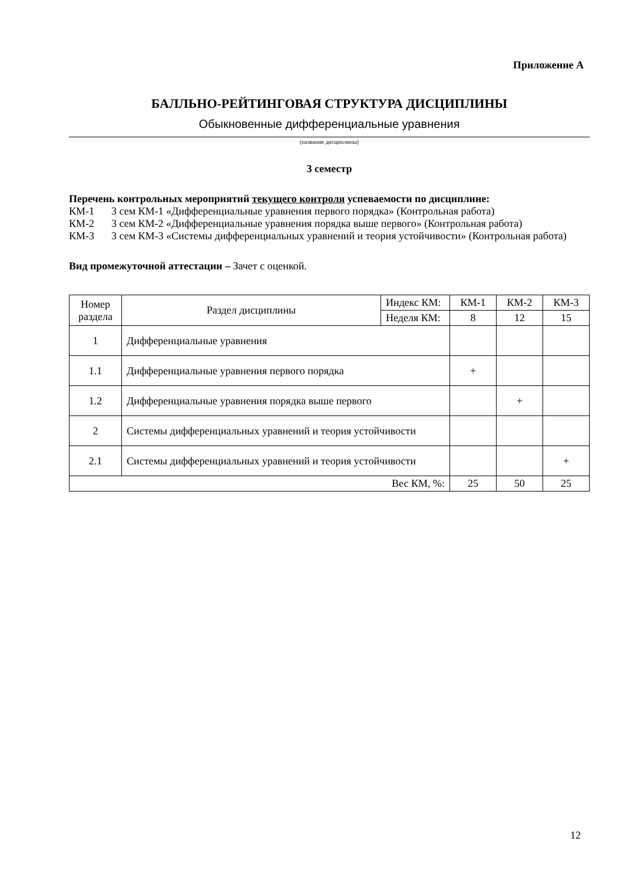Приложение А
БАЛЛЬНО-РЕЙТИНГОВАЯ СТРУКТУРА ДИСЦИПЛИНЫ
Обыкновенные дифференциальные уравнения
(название дисциплины)
3 семестр
Перечень контрольных мероприятий текущего контроля успеваемости по дисциплине:
КМ-1 3 сем КМ-1 «Дифференциальные уравнения первого порядка» (Контрольная работа)
КМ-2 3 сем КМ-2 «Дифференциальные уравнения порядка выше первого» (Контрольная работа)
КМ-3 3 сем КМ-3 «Системы дифференциальных уравнений и теория устойчивости» (Контрольная работа)
Вид промежуточной аттестации – Зачет с оценкой.
| Номер раздела | Раздел дисциплины | Индекс КМ: | КМ-1 | КМ-2 | КМ-3 |
| | | Неделя КМ: | 8 | 12 | 15 |
| 1 | Дифференциальные уравнения | | | | |
| 1.1 | Дифференциальные уравнения первого порядка | | + | | |
| 1.2 | Дифференциальные уравнения порядка выше первого | | | + | |
| 2 | Системы дифференциальных уравнений и теория устойчивости | | | | |
| 2.1 | Системы дифференциальных уравнений и теория устойчивости | | | | + |
| Вес КМ, %: | | | 25 | 50 | 25 |
12